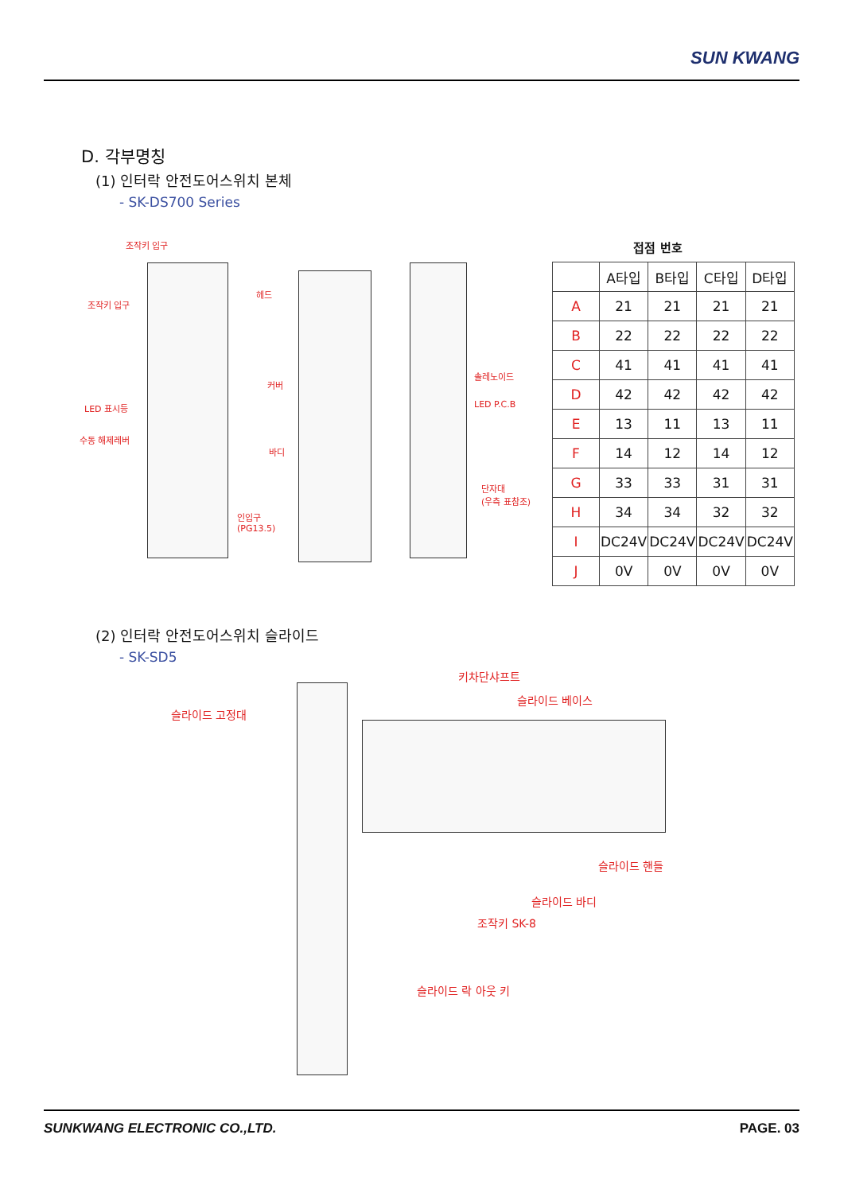SUN KWANG
D. 각부명칭
(1) 인터락 안전도어스위치 본체
- SK-DS700 Series
조작키 입구
조작키 입구
LED 표시등
수동 해제레버
헤드
커버
바디
인입구
(PG13.5)
솔레노이드
LED P.C.B
단자대
(우측 표참조)
접점 번호
| | A타입 | B타입 | C타입 | D타입 |
| --- | --- | --- | --- | --- |
| A | 21 | 21 | 21 | 21 |
| B | 22 | 22 | 22 | 22 |
| C | 41 | 41 | 41 | 41 |
| D | 42 | 42 | 42 | 42 |
| E | 13 | 11 | 13 | 11 |
| F | 14 | 12 | 14 | 12 |
| G | 33 | 33 | 31 | 31 |
| H | 34 | 34 | 32 | 32 |
| I | DC24V | DC24V | DC24V | DC24V |
| J | 0V | 0V | 0V | 0V |
(2) 인터락 안전도어스위치 슬라이드
- SK-SD5
키차단샤프트
슬라이드 베이스
슬라이드 고정대
슬라이드 핸들
슬라이드 바디
조작키 SK-8
슬라이드 락 아웃 키
SUNKWANG ELECTRONIC CO.,LTD. PAGE. 03